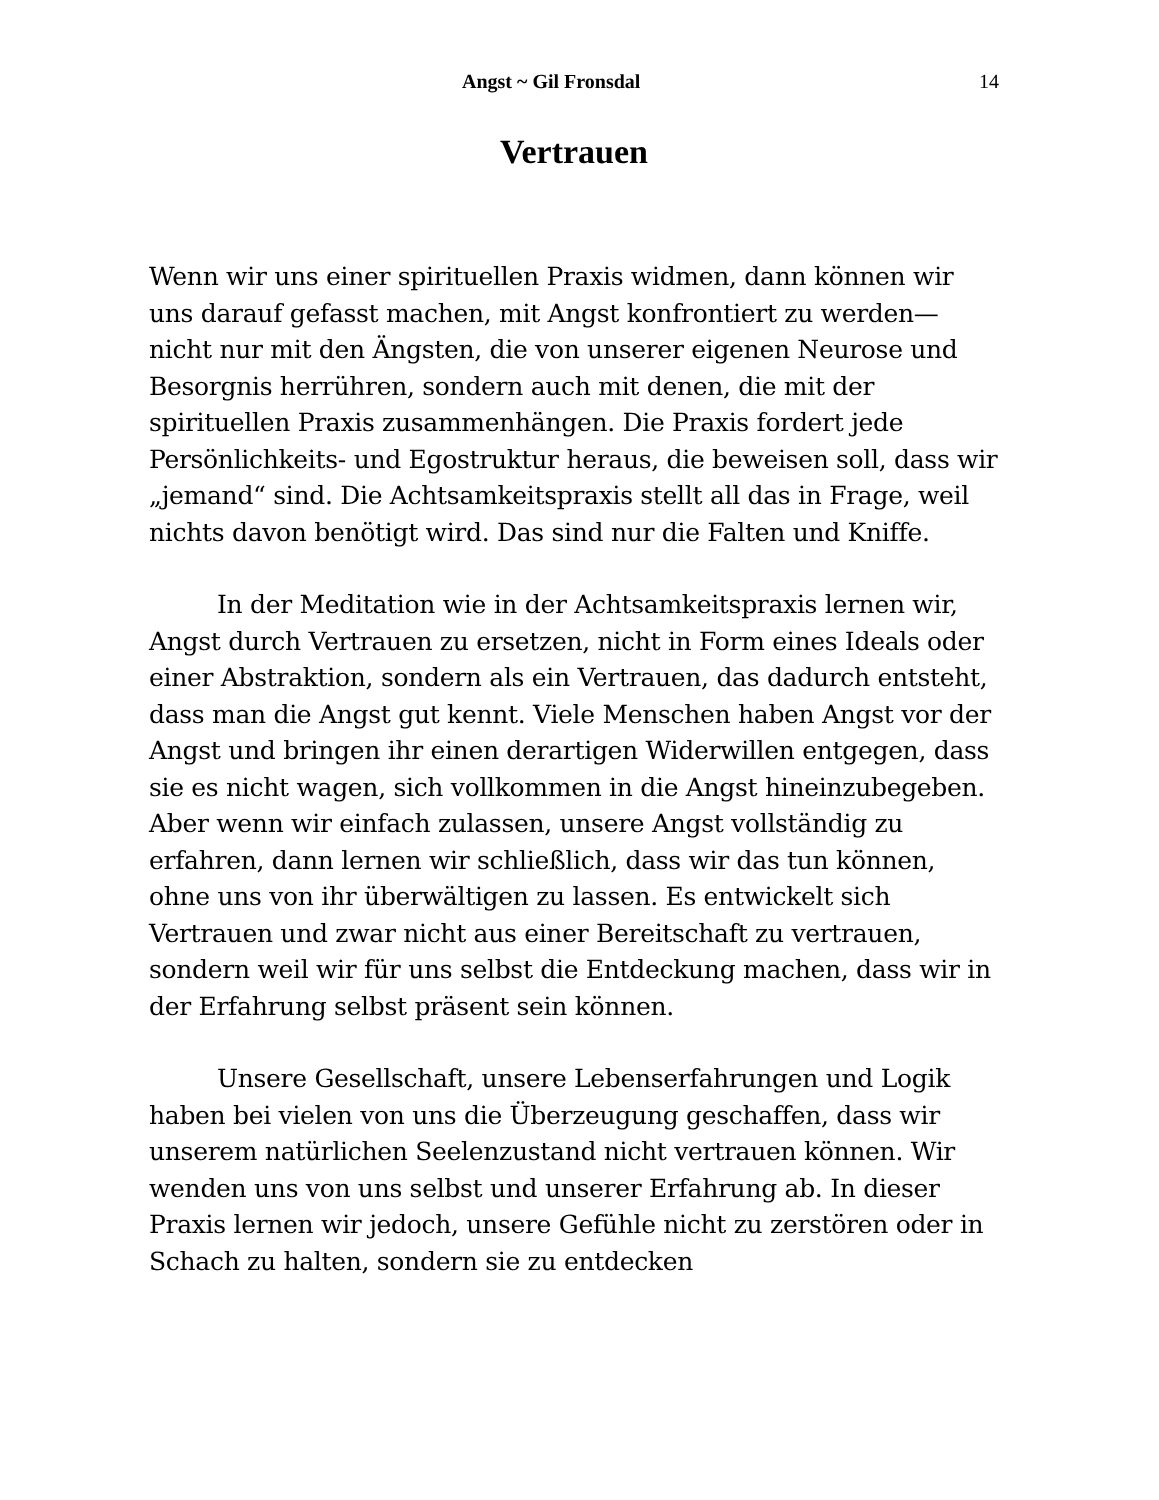Angst ~ Gil Fronsdal 14
Vertrauen
Wenn wir uns einer spirituellen Praxis widmen, dann können wir uns darauf gefasst machen, mit Angst konfrontiert zu werden—nicht nur mit den Ängsten, die von unserer eigenen Neurose und Besorgnis herrühren, sondern auch mit denen, die mit der spirituellen Praxis zusammenhängen. Die Praxis fordert jede Persönlichkeits- und Egostruktur heraus, die beweisen soll, dass wir „jemand“ sind. Die Achtsamkeitspraxis stellt all das in Frage, weil nichts davon benötigt wird. Das sind nur die Falten und Kniffe.
In der Meditation wie in der Achtsamkeitspraxis lernen wir, Angst durch Vertrauen zu ersetzen, nicht in Form eines Ideals oder einer Abstraktion, sondern als ein Vertrauen, das dadurch entsteht, dass man die Angst gut kennt. Viele Menschen haben Angst vor der Angst und bringen ihr einen derartigen Widerwillen entgegen, dass sie es nicht wagen, sich vollkommen in die Angst hineinzubegeben. Aber wenn wir einfach zulassen, unsere Angst vollständig zu erfahren, dann lernen wir schließlich, dass wir das tun können, ohne uns von ihr überwältigen zu lassen. Es entwickelt sich Vertrauen und zwar nicht aus einer Bereitschaft zu vertrauen, sondern weil wir für uns selbst die Entdeckung machen, dass wir in der Erfahrung selbst präsent sein können.
Unsere Gesellschaft, unsere Lebenserfahrungen und Logik haben bei vielen von uns die Überzeugung geschaffen, dass wir unserem natürlichen Seelenzustand nicht vertrauen können. Wir wenden uns von uns selbst und unserer Erfahrung ab. In dieser Praxis lernen wir jedoch, unsere Gefühle nicht zu zerstören oder in Schach zu halten, sondern sie zu entdecken